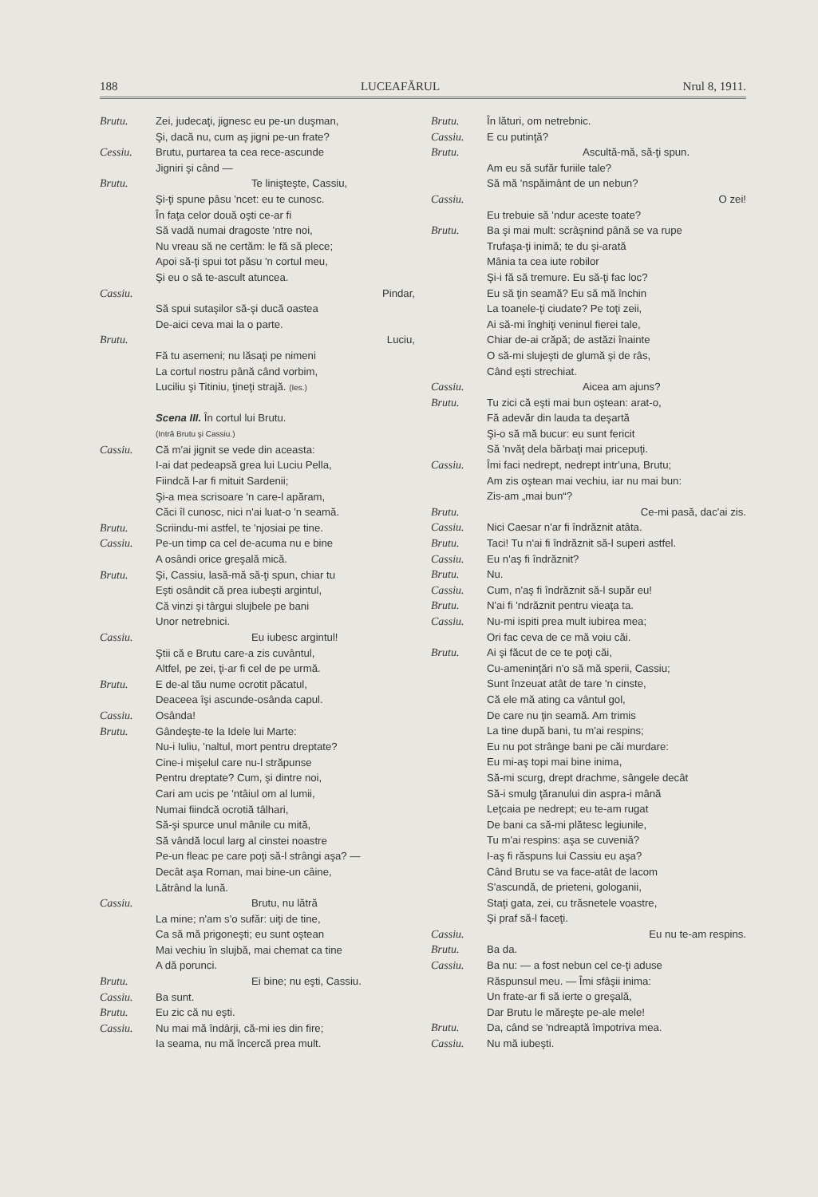188 LUCEAFĂRUL Nrul 8, 1911.
Brutu. Zei, judecaţi, jignesc eu pe-un duşman,
Şi, dacă nu, cum aş jigni pe-un frate?
Cessiu. Brutu, purtarea ta cea rece-ascunde
Jigniri şi când —
Brutu. Te linişteşte, Cassiu,
Şi-ţi spune pâsu 'ncet: eu te cunosc.
În faţa celor două oşti ce-ar fi
Să vadă numai dragoste 'ntre noi,
Nu vreau să ne certăm: le fă să plece;
Apoi să-ţi spui tot păsu 'n cortul meu,
Şi eu o să te-ascult atuncea.
Cassiu. Pindar,
Să spui sutaşilor să-şi ducă oastea
De-aici ceva mai la o parte.
Brutu. Luciu,
Fă tu asemeni; nu lăsaţi pe nimeni
La cortul nostru până când vorbim,
Luciliu şi Titiniu, ţineţi strajă. (Ies.)
Scena III. În cortul lui Brutu.
(Intră Brutu şi Cassiu.)
Cassiu. Că m'ai jignit se vede din aceasta:
I-ai dat pedeapsă grea lui Luciu Pella,
Fiindcă l-ar fi mituit Sardenii;
Şi-a mea scrisoare 'n care-l apăram,
Căci îl cunosc, nici n'ai luat-o 'n seamă.
Brutu. Scriindu-mi astfel, te 'njosiai pe tine.
Cassiu. Pe-un timp ca cel de-acuma nu e bine
A osândi orice greşală mică.
Brutu. Şi, Cassiu, lasă-mă să-ţi spun, chiar tu
Eşti osândit că prea iubeşti argintul,
Că vinzi şi târgui slujbele pe bani
Unor netrebnici.
Cassiu. Eu iubesc argintul!
Ştii că e Brutu care-a zis cuvântul,
Altfel, pe zei, ţi-ar fi cel de pe urmă.
Brutu. E de-al tău nume ocrotit păcatul,
Deaceea îşi ascunde-osânda capul.
Cassiu. Osânda!
Brutu. Gândeşte-te la Idele lui Marte:
Nu-i Iuliu, 'naltul, mort pentru dreptate?
Cine-i mişelul care nu-l străpunse
Pentru dreptate? Cum, şi dintre noi,
Cari am ucis pe 'ntâiul om al lumii,
Numai fiindcă ocrotiă tâlhari,
Să-şi spurce unul mânile cu mită,
Să vândă locul larg al cinstei noastre
Pe-un fleac pe care poţi să-l strângi aşa? —
Decât aşa Roman, mai bine-un câine,
Lătrând la lună.
Cassiu. Brutu, nu lătră
La mine; n'am s'o sufăr: uiţi de tine,
Ca să mă prigoneşti; eu sunt oştean
Mai vechiu în slujbă, mai chemat ca tine
A dă porunci.
Brutu. Ei bine; nu eşti, Cassiu.
Cassiu. Ba sunt.
Brutu. Eu zic că nu eşti.
Cassiu. Nu mai mă îndârji, că-mi ies din fire;
Ia seama, nu mă încercă prea mult.
Brutu. În lături, om netrebnic.
Cassiu. E cu putinţă?
Brutu. Ascultă-mă, să-ţi spun.
Am eu să sufăr furiile tale?
Să mă 'nspăimânt de un nebun?
Cassiu. O zei!
Eu trebuie să 'ndur aceste toate?
Brutu. Ba şi mai mult: scrâşnind până se va rupe
Trufaşa-ţi inimă; te du şi-arată
Mânia ta cea iute robilor
Şi-i fă să tremure. Eu să-ţi fac loc?
Eu să ţin seamă? Eu să mă închin
La toanele-ţi ciudate? Pe toţi zeii,
Ai să-mi înghiţi veninul fierei tale,
Chiar de-ai crăpă; de astăzi înainte
O să-mi slujeşti de glumă şi de râs,
Când eşti strechiat.
Cassiu. Aicea am ajuns?
Brutu. Tu zici că eşti mai bun oştean: arat-o,
Fă adevăr din lauda ta deşartă
Şi-o să mă bucur: eu sunt fericit
Să 'nvăţ dela bărbaţi mai pricepuţi.
Cassiu. Îmi faci nedrept, nedrept intr'una, Brutu;
Am zis oştean mai vechiu, iar nu mai bun:
Zis-am „mai bun“?
Brutu. Ce-mi pasă, dac'ai zis.
Cassiu. Nici Caesar n'ar fi îndrăznit atâta.
Brutu. Taci! Tu n'ai fi îndrăznit să-l superi astfel.
Cassiu. Eu n'aş fi îndrăznit?
Brutu. Nu.
Cassiu. Cum, n'aş fi îndrăznit să-l supăr eu!
Brutu. N'ai fi 'ndrăznit pentru vieaţa ta.
Cassiu. Nu-mi ispiti prea mult iubirea mea;
Ori fac ceva de ce mă voiu căi.
Brutu. Ai şi făcut de ce te poţi căi,
Cu-ameninţări n'o să mă sperii, Cassiu;
Sunt înzeuat atât de tare 'n cinste,
Că ele mă ating ca vântul gol,
De care nu ţin seamă. Am trimis
La tine după bani, tu m'ai respins;
Eu nu pot strânge bani pe căi murdare:
Eu mi-aş topi mai bine inima,
Să-mi scurg, drept drachme, sângele decât
Să-i smulg ţăranului din aspra-i mână
Leţcaia pe nedrept; eu te-am rugat
De bani ca să-mi plătesc legiunile,
Tu m'ai respins: aşa se cuveniă?
I-aş fi răspuns lui Cassiu eu aşa?
Când Brutu se va face-atât de lacom
S'ascundă, de prieteni, gologanii,
Staţi gata, zei, cu trăsnetele voastre,
Şi praf să-l faceţi.
Cassiu. Eu nu te-am respins.
Brutu. Ba da.
Cassiu. Ba nu: — a fost nebun cel ce-ţi aduse
Răspunsul meu. — Îmi sfâşii inima:
Un frate-ar fi să ierte o greşală,
Dar Brutu le măreşte pe-ale mele!
Brutu. Da, când se 'ndreaptă împotriva mea.
Cassiu. Nu mă iubeşti.